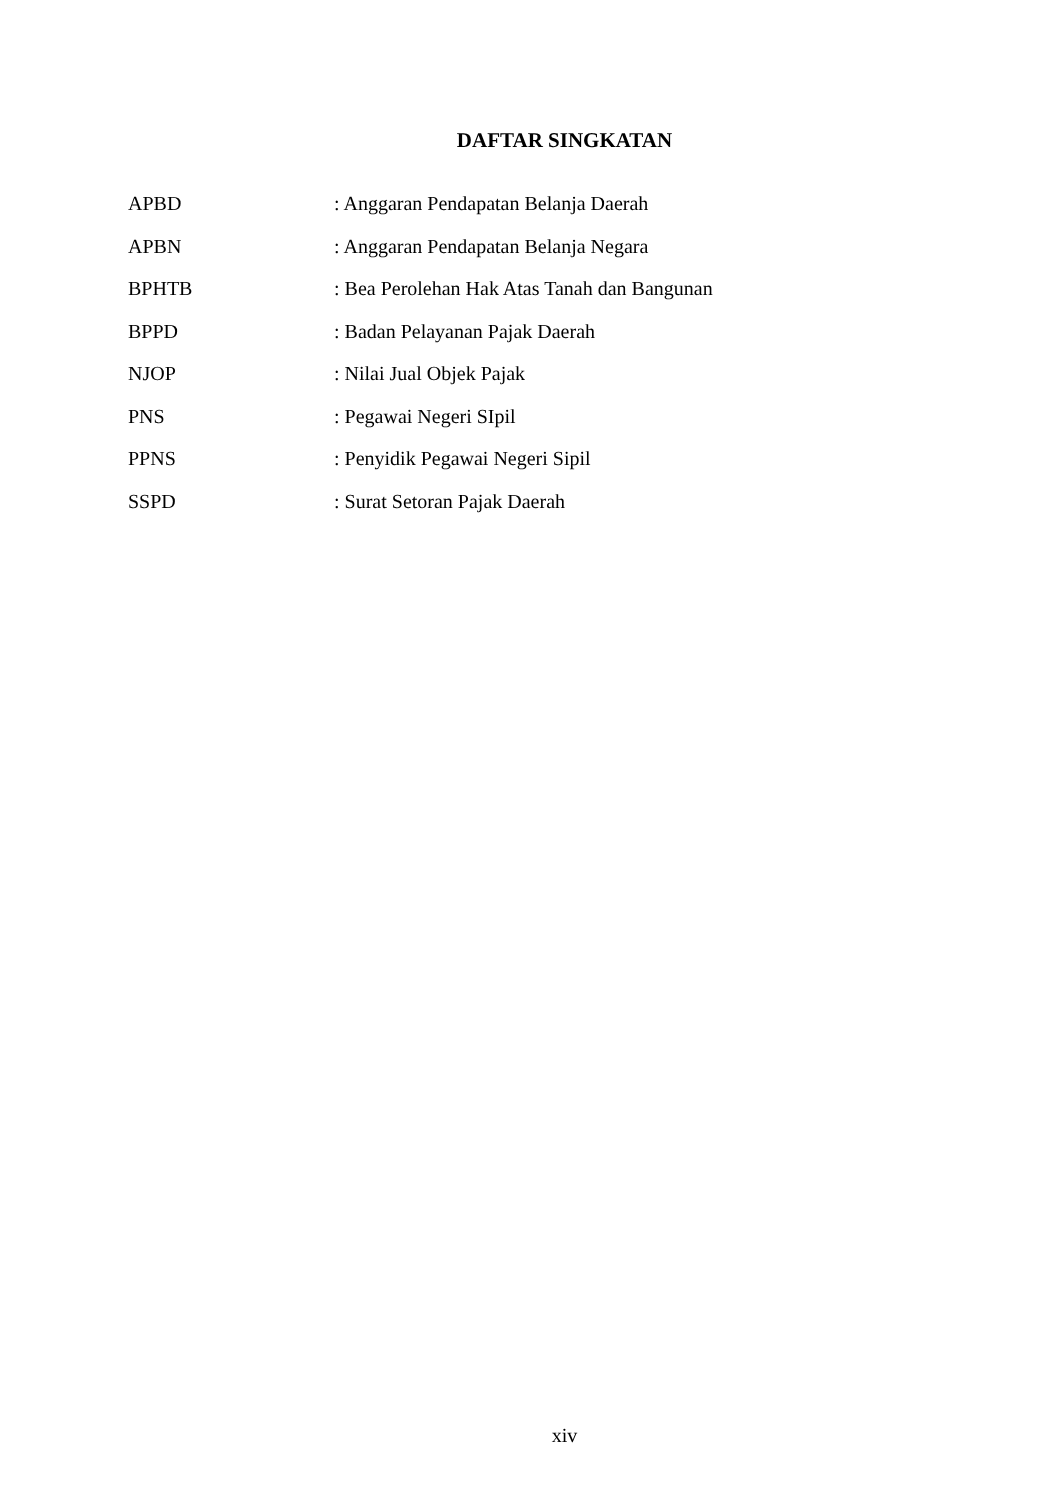DAFTAR SINGKATAN
APBD : Anggaran Pendapatan Belanja Daerah
APBN : Anggaran Pendapatan Belanja Negara
BPHTB : Bea Perolehan Hak Atas Tanah dan Bangunan
BPPD : Badan Pelayanan Pajak Daerah
NJOP : Nilai Jual Objek Pajak
PNS : Pegawai Negeri SIpil
PPNS : Penyidik Pegawai Negeri Sipil
SSPD : Surat Setoran Pajak Daerah
xiv